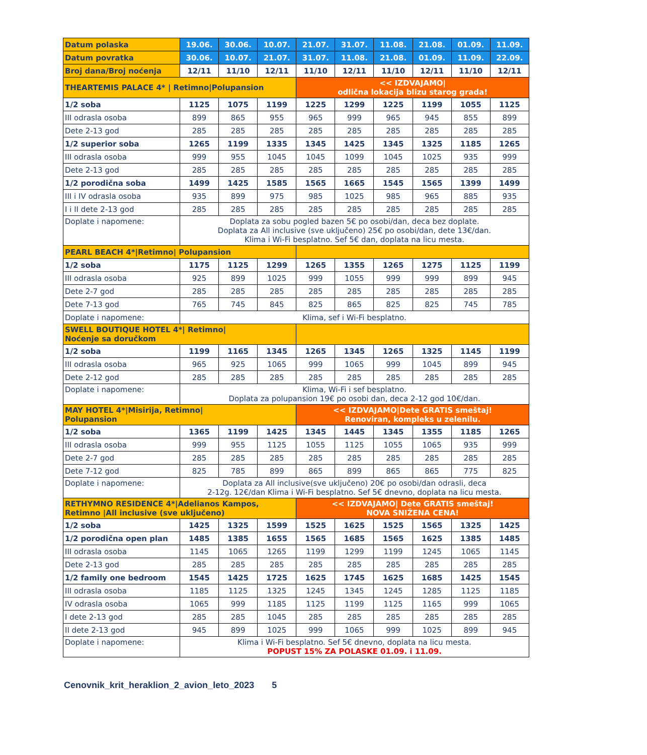| Datum polaska | 19.06. | 30.06. | 10.07. | 21.07. | 31.07. | 11.08. | 21.08. | 01.09. | 11.09. |
| --- | --- | --- | --- | --- | --- | --- | --- | --- | --- |
| Datum povratka | 30.06. | 10.07. | 21.07. | 31.07. | 11.08. | 21.08. | 01.09. | 11.09. | 22.09. |
| Broj dana/Broj noćenja | 12/11 | 11/10 | 12/11 | 11/10 | 12/11 | 11/10 | 12/11 | 11/10 | 12/11 |
| THEARTEMIS PALACE 4* / Retimno/Polupansion | | | | << IZDVAJAMO/ odlična lokacija blizu starog grada! | | | | | |
| 1/2 soba | 1125 | 1075 | 1199 | 1225 | 1299 | 1225 | 1199 | 1055 | 1125 |
| III odrasla osoba | 899 | 865 | 955 | 965 | 999 | 965 | 945 | 855 | 899 |
| Dete 2-13 god | 285 | 285 | 285 | 285 | 285 | 285 | 285 | 285 | 285 |
| 1/2 superior soba | 1265 | 1199 | 1335 | 1345 | 1425 | 1345 | 1325 | 1185 | 1265 |
| III odrasla osoba | 999 | 955 | 1045 | 1045 | 1099 | 1045 | 1025 | 935 | 999 |
| Dete 2-13 god | 285 | 285 | 285 | 285 | 285 | 285 | 285 | 285 | 285 |
| 1/2 porodična soba | 1499 | 1425 | 1585 | 1565 | 1665 | 1545 | 1565 | 1399 | 1499 |
| III i IV odrasla osoba | 935 | 899 | 975 | 985 | 1025 | 985 | 965 | 885 | 935 |
| I i II dete 2-13 god | 285 | 285 | 285 | 285 | 285 | 285 | 285 | 285 | 285 |
| Doplate i napomene: | Doplata za sobu pogled bazen 5€ po osobi/dan, deca bez doplate. Doplata za All inclusive (sve uključeno) 25€ po osobi/dan, dete 13€/dan. Klima i Wi-Fi besplatno. Sef 5€ dan, doplata na licu mesta. | | | | | | | | |
| PEARL BEACH 4*/Retimno/ Polupansion | | | | | | | | | |
| 1/2 soba | 1175 | 1125 | 1299 | 1265 | 1355 | 1265 | 1275 | 1125 | 1199 |
| III odrasla osoba | 925 | 899 | 1025 | 999 | 1055 | 999 | 999 | 899 | 945 |
| Dete 2-7 god | 285 | 285 | 285 | 285 | 285 | 285 | 285 | 285 | 285 |
| Dete 7-13 god | 765 | 745 | 845 | 825 | 865 | 825 | 825 | 745 | 785 |
| Doplate i napomene: | Klima, sef i Wi-Fi besplatno. | | | | | | | | |
| SWELL BOUTIQUE HOTEL 4*/ Retimno/ Noćenje sa doručkom | | | | | | | | | |
| 1/2 soba | 1199 | 1165 | 1345 | 1265 | 1345 | 1265 | 1325 | 1145 | 1199 |
| III odrasla osoba | 965 | 925 | 1065 | 999 | 1065 | 999 | 1045 | 899 | 945 |
| Dete 2-12 god | 285 | 285 | 285 | 285 | 285 | 285 | 285 | 285 | 285 |
| Doplate i napomene: | Klima, Wi-Fi i sef besplatno. Doplata za polupansion 19€ po osobi dan, deca 2-12 god 10€/dan. | | | | | | | | |
| MAY HOTEL 4*/Misirija, Retimno/ Polupansion | | | | << IZDVAJAMO/Dete GRATIS smeštaj! Renoviran, kompleks u zelenilu. | | | | | |
| 1/2 soba | 1365 | 1199 | 1425 | 1345 | 1445 | 1345 | 1355 | 1185 | 1265 |
| III odrasla osoba | 999 | 955 | 1125 | 1055 | 1125 | 1055 | 1065 | 935 | 999 |
| Dete 2-7 god | 285 | 285 | 285 | 285 | 285 | 285 | 285 | 285 | 285 |
| Dete 7-12 god | 825 | 785 | 899 | 865 | 899 | 865 | 865 | 775 | 825 |
| Doplate i napomene: | Doplata za All inclusive(sve uključeno) 20€ po osobi/dan odrasli, deca 2-12g. 12€/dan Klima i Wi-Fi besplatno. Sef 5€ dnevno, doplata na licu mesta. | | | | | | | | |
| RETHYMNO RESIDENCE 4*/Adelianos Kampos, Retimno /All inclusive (sve uključeno) | | | | << IZDVAJAMO/ Dete GRATIS smeštaj! NOVA SNIŽENA CENA! | | | | | |
| 1/2 soba | 1425 | 1325 | 1599 | 1525 | 1625 | 1525 | 1565 | 1325 | 1425 |
| 1/2 porodična open plan | 1485 | 1385 | 1655 | 1565 | 1685 | 1565 | 1625 | 1385 | 1485 |
| III odrasla osoba | 1145 | 1065 | 1265 | 1199 | 1299 | 1199 | 1245 | 1065 | 1145 |
| Dete 2-13 god | 285 | 285 | 285 | 285 | 285 | 285 | 285 | 285 | 285 |
| 1/2 family one bedroom | 1545 | 1425 | 1725 | 1625 | 1745 | 1625 | 1685 | 1425 | 1545 |
| III odrasla osoba | 1185 | 1125 | 1325 | 1245 | 1345 | 1245 | 1285 | 1125 | 1185 |
| IV odrasla osoba | 1065 | 999 | 1185 | 1125 | 1199 | 1125 | 1165 | 999 | 1065 |
| I dete 2-13 god | 285 | 285 | 1045 | 285 | 285 | 285 | 285 | 285 | 285 |
| II dete 2-13 god | 945 | 899 | 1025 | 999 | 1065 | 999 | 1025 | 899 | 945 |
| Doplate i napomene: | Klima i Wi-Fi besplatno. Sef 5€ dnevno, doplata na licu mesta. POPUST 15% ZA POLASKE 01.09. i 11.09. | | | | | | | | |
Cenovnik_krit_heraklion_2_avion_leto_2023 5